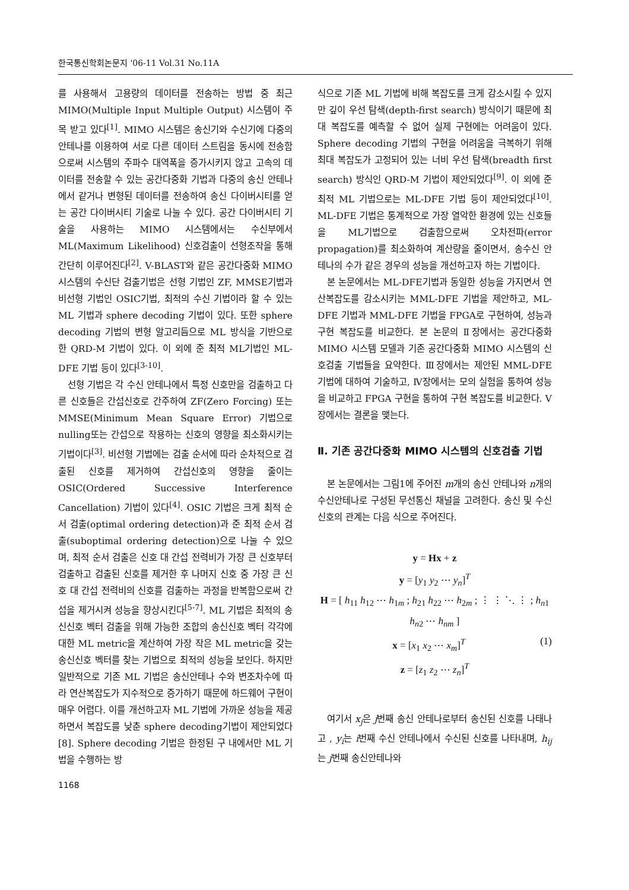한국통신학회논문지 '06-11 Vol.31 No.11A
를 사용해서 고용량의 데이터를 전송하는 방법 중 최근 MIMO(Multiple Input Multiple Output) 시스템이 주목 받고 있다<sup>[1]</sup>. MIMO 시스템은 송신기와 수신기에 다중의 안테나를 이용하여 서로 다른 데이터 스트림을 동시에 전송함으로써 시스템의 주파수 대역폭을 증가시키지 않고 고속의 데이터를 전송할 수 있는 공간다중화 기법과 다중의 송신 안테나에서 같거나 변형된 데이터를 전송하여 송신 다이버시티를 얻는 공간 다이버시티 기술로 나눌 수 있다. 공간 다이버시티 기술을 사용하는 MIMO 시스템에서는 수신부에서 ML(Maximum Likelihood) 신호검출이 선형조작을 통해 간단히 이루어진다<sup>[2]</sup>. V-BLAST와 같은 공간다중화 MIMO 시스템의 수신단 검출기법은 선형 기법인 ZF, MMSE기법과 비선형 기법인 OSIC기법, 최적의 수신 기법이라 할 수 있는 ML 기법과 sphere decoding 기법이 있다. 또한 sphere decoding 기법의 변형 알고리듬으로 ML 방식을 기반으로 한 QRD-M 기법이 있다. 이 외에 준 최적 ML기법인 ML-DFE 기법 등이 있다<sup>[3-10]</sup>.
선형 기법은 각 수신 안테나에서 특정 신호만을 검출하고 다른 신호들은 간섭신호로 간주하여 ZF(Zero Forcing) 또는 MMSE(Minimum Mean Square Error) 기법으로 nulling또는 간섭으로 작용하는 신호의 영향을 최소화시키는 기법이다<sup>[3]</sup>. 비선형 기법에는 검출 순서에 따라 순차적으로 검출된 신호를 제거하여 간섭신호의 영향을 줄이는 OSIC(Ordered Successive Interference Cancellation) 기법이 있다<sup>[4]</sup>. OSIC 기법은 크게 최적 순서 검출(optimal ordering detection)과 준 최적 순서 검출(suboptimal ordering detection)으로 나눌 수 있으며, 최적 순서 검출은 신호 대 간섭 전력비가 가장 큰 신호부터 검출하고 검출된 신호를 제거한 후 나머지 신호 중 가장 큰 신호 대 간섭 전력비의 신호를 검출하는 과정을 반복함으로써 간섭을 제거시켜 성능을 향상시킨다<sup>[5-7]</sup>. ML 기법은 최적의 송신신호 벡터 검출을 위해 가능한 조합의 송신신호 벡터 각각에 대한 ML metric을 계산하여 가장 작은 ML metric을 갖는 송신신호 벡터를 찾는 기법으로 최적의 성능을 보인다. 하지만 일반적으로 기존 ML 기법은 송신안테나 수와 변조차수에 따라 연산복잡도가 지수적으로 증가하기 때문에 하드웨어 구현이 매우 어렵다. 이를 개선하고자 ML 기법에 가까운 성능을 제공하면서 복잡도를 낮춘 sphere decoding기법이 제안되었다[8]. Sphere decoding 기법은 한정된 구 내에서만 ML 기법을 수행하는 방
식으로 기존 ML 기법에 비해 복잡도를 크게 감소시킬 수 있지만 깊이 우선 탐색(depth-first search) 방식이기 때문에 최대 복잡도를 예측할 수 없어 실제 구현에는 어려움이 있다. Sphere decoding 기법의 구현을 어려움을 극복하기 위해 최대 복잡도가 고정되어 있는 너비 우선 탐색(breadth first search) 방식인 QRD-M 기법이 제안되었다<sup>[9]</sup>. 이 외에 준최적 ML 기법으로는 ML-DFE 기법 등이 제안되었다<sup>[10]</sup>. ML-DFE 기법은 통계적으로 가장 열악한 환경에 있는 신호들을 ML기법으로 검출함으로써 오차전파(error propagation)를 최소화하여 계산량을 줄이면서, 송수신 안테나의 수가 같은 경우의 성능을 개선하고자 하는 기법이다.
본 논문에서는 ML-DFE기법과 동일한 성능을 가지면서 연산복잡도를 감소시키는 MML-DFE 기법을 제안하고, ML-DFE 기법과 MML-DFE 기법을 FPGA로 구현하여, 성능과 구현 복잡도를 비교한다. 본 논문의 Ⅱ장에서는 공간다중화 MIMO 시스템 모델과 기존 공간다중화 MIMO 시스템의 신호검출 기법들을 요약한다. Ⅲ장에서는 제안된 MML-DFE 기법에 대하여 기술하고, Ⅳ장에서는 모의 실험을 통하여 성능을 비교하고 FPGA 구현을 통하여 구현 복잡도를 비교한다. Ⅴ장에서는 결론을 맺는다.
Ⅱ. 기존 공간다중화 MIMO 시스템의 신호검출 기법
본 논문에서는 그림1에 주어진 m개의 송신 안테나와 n개의 수신안테나로 구성된 무선통신 채널을 고려한다. 송신 및 수신 신호의 관계는 다음 식으로 주어진다.
y = Hx + z
y = [y<sub>1</sub> y<sub>2</sub> ⋯ y<sub>n</sub>]<sup>T</sup>
H = [ h<sub>11</sub> h<sub>12</sub> ⋯ h<sub>1m</sub> ; h<sub>21</sub> h<sub>22</sub> ⋯ h<sub>2m</sub> ; ⋮ ⋮ ⋱ ⋮ ; h<sub>n1</sub> h<sub>n2</sub> ⋯ h<sub>nm</sub> ]
x = [x<sub>1</sub> x<sub>2</sub> ⋯ x<sub>m</sub>]<sup>T</sup> (1)
z = [z<sub>1</sub> z<sub>2</sub> ⋯ z<sub>n</sub>]<sup>T</sup>
여기서 x<sub>j</sub>은 j번째 송신 안테나로부터 송신된 신호를 나태나고 , y<sub>i</sub>는 i번째 수신 안테나에서 수신된 신호를 나타내며, h<sub>ij</sub>는 j번째 송신안테나와
1168